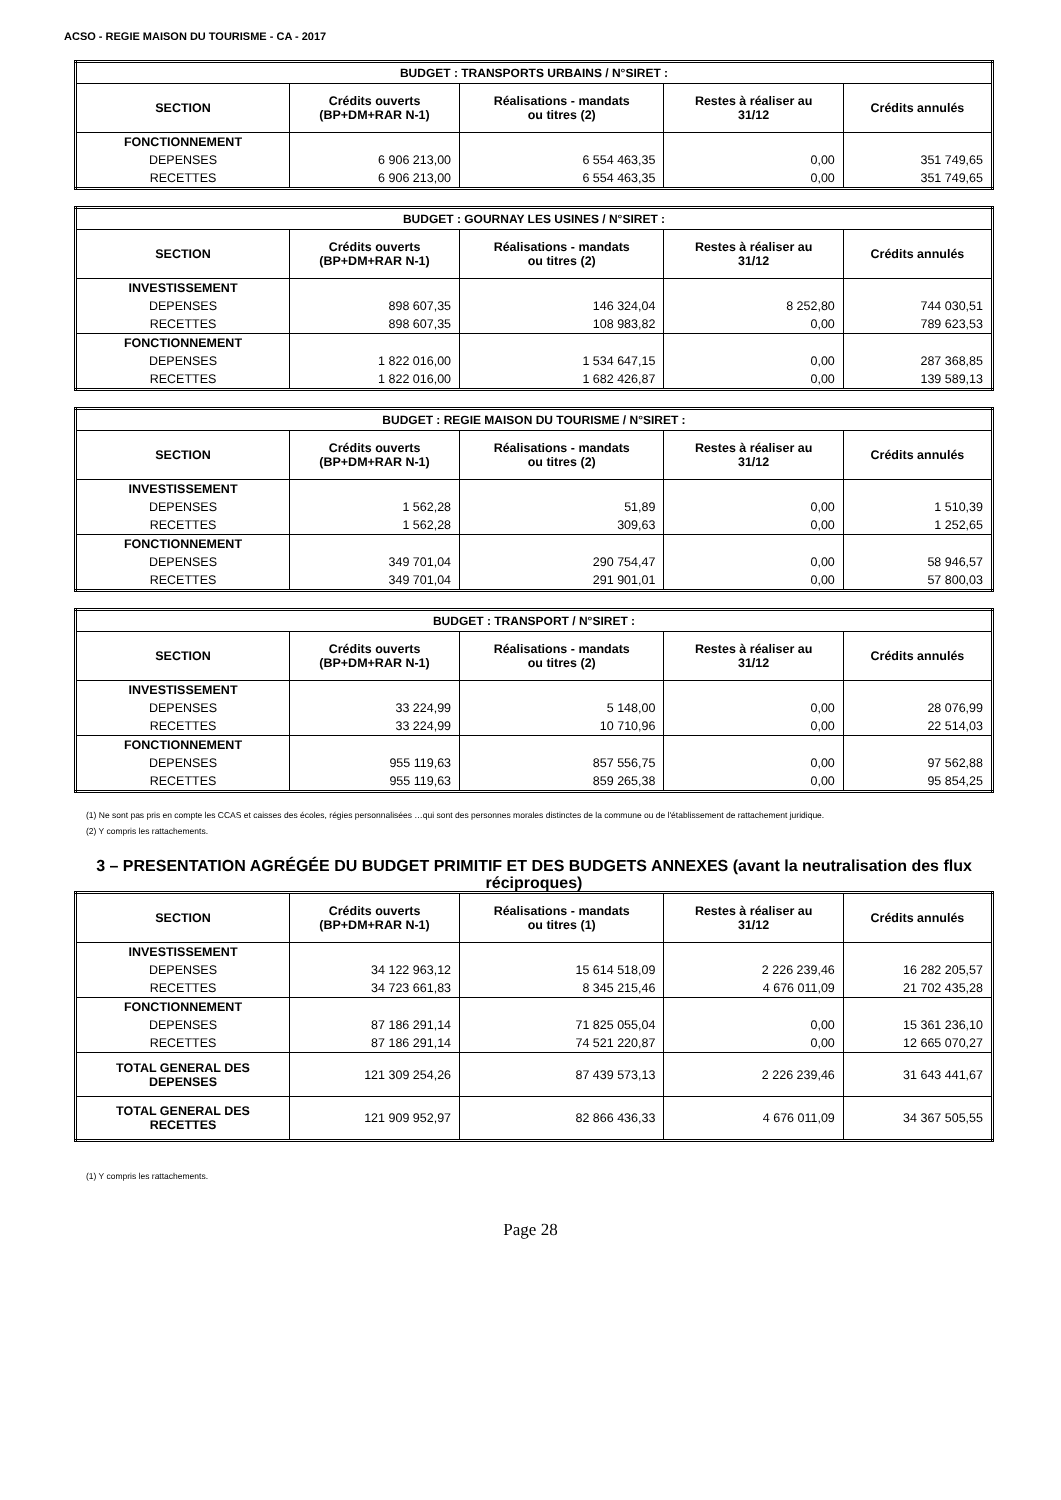ACSO - REGIE MAISON DU TOURISME - CA - 2017
| BUDGET : TRANSPORTS URBAINS / N°SIRET : | | | | |
| --- | --- | --- | --- | --- |
| SECTION | Crédits ouverts (BP+DM+RAR N-1) | Réalisations - mandats ou titres (2) | Restes à réaliser au 31/12 | Crédits annulés |
| FONCTIONNEMENT | | | | |
| DEPENSES | 6 906 213,00 | 6 554 463,35 | 0,00 | 351 749,65 |
| RECETTES | 6 906 213,00 | 6 554 463,35 | 0,00 | 351 749,65 |
| BUDGET : GOURNAY LES USINES / N°SIRET : | | | | |
| --- | --- | --- | --- | --- |
| SECTION | Crédits ouverts (BP+DM+RAR N-1) | Réalisations - mandats ou titres (2) | Restes à réaliser au 31/12 | Crédits annulés |
| INVESTISSEMENT | | | | |
| DEPENSES | 898 607,35 | 146 324,04 | 8 252,80 | 744 030,51 |
| RECETTES | 898 607,35 | 108 983,82 | 0,00 | 789 623,53 |
| FONCTIONNEMENT | | | | |
| DEPENSES | 1 822 016,00 | 1 534 647,15 | 0,00 | 287 368,85 |
| RECETTES | 1 822 016,00 | 1 682 426,87 | 0,00 | 139 589,13 |
| BUDGET : REGIE MAISON DU TOURISME / N°SIRET : | | | | |
| --- | --- | --- | --- | --- |
| SECTION | Crédits ouverts (BP+DM+RAR N-1) | Réalisations - mandats ou titres (2) | Restes à réaliser au 31/12 | Crédits annulés |
| INVESTISSEMENT | | | | |
| DEPENSES | 1 562,28 | 51,89 | 0,00 | 1 510,39 |
| RECETTES | 1 562,28 | 309,63 | 0,00 | 1 252,65 |
| FONCTIONNEMENT | | | | |
| DEPENSES | 349 701,04 | 290 754,47 | 0,00 | 58 946,57 |
| RECETTES | 349 701,04 | 291 901,01 | 0,00 | 57 800,03 |
| BUDGET : TRANSPORT / N°SIRET : | | | | |
| --- | --- | --- | --- | --- |
| SECTION | Crédits ouverts (BP+DM+RAR N-1) | Réalisations - mandats ou titres (2) | Restes à réaliser au 31/12 | Crédits annulés |
| INVESTISSEMENT | | | | |
| DEPENSES | 33 224,99 | 5 148,00 | 0,00 | 28 076,99 |
| RECETTES | 33 224,99 | 10 710,96 | 0,00 | 22 514,03 |
| FONCTIONNEMENT | | | | |
| DEPENSES | 955 119,63 | 857 556,75 | 0,00 | 97 562,88 |
| RECETTES | 955 119,63 | 859 265,38 | 0,00 | 95 854,25 |
(1) Ne sont pas pris en compte les CCAS et caisses des écoles, régies personnalisées …qui sont des personnes morales distinctes de la commune ou de l'établissement de rattachement juridique.
(2) Y compris les rattachements.
3 – PRESENTATION AGRÉGÉE DU BUDGET PRIMITIF ET DES BUDGETS ANNEXES (avant la neutralisation des flux réciproques)
| SECTION | Crédits ouverts (BP+DM+RAR N-1) | Réalisations - mandats ou titres (1) | Restes à réaliser au 31/12 | Crédits annulés |
| --- | --- | --- | --- | --- |
| INVESTISSEMENT | | | | |
| DEPENSES | 34 122 963,12 | 15 614 518,09 | 2 226 239,46 | 16 282 205,57 |
| RECETTES | 34 723 661,83 | 8 345 215,46 | 4 676 011,09 | 21 702 435,28 |
| FONCTIONNEMENT | | | | |
| DEPENSES | 87 186 291,14 | 71 825 055,04 | 0,00 | 15 361 236,10 |
| RECETTES | 87 186 291,14 | 74 521 220,87 | 0,00 | 12 665 070,27 |
| TOTAL GENERAL DES DEPENSES | 121 309 254,26 | 87 439 573,13 | 2 226 239,46 | 31 643 441,67 |
| TOTAL GENERAL DES RECETTES | 121 909 952,97 | 82 866 436,33 | 4 676 011,09 | 34 367 505,55 |
(1) Y compris les rattachements.
Page 28